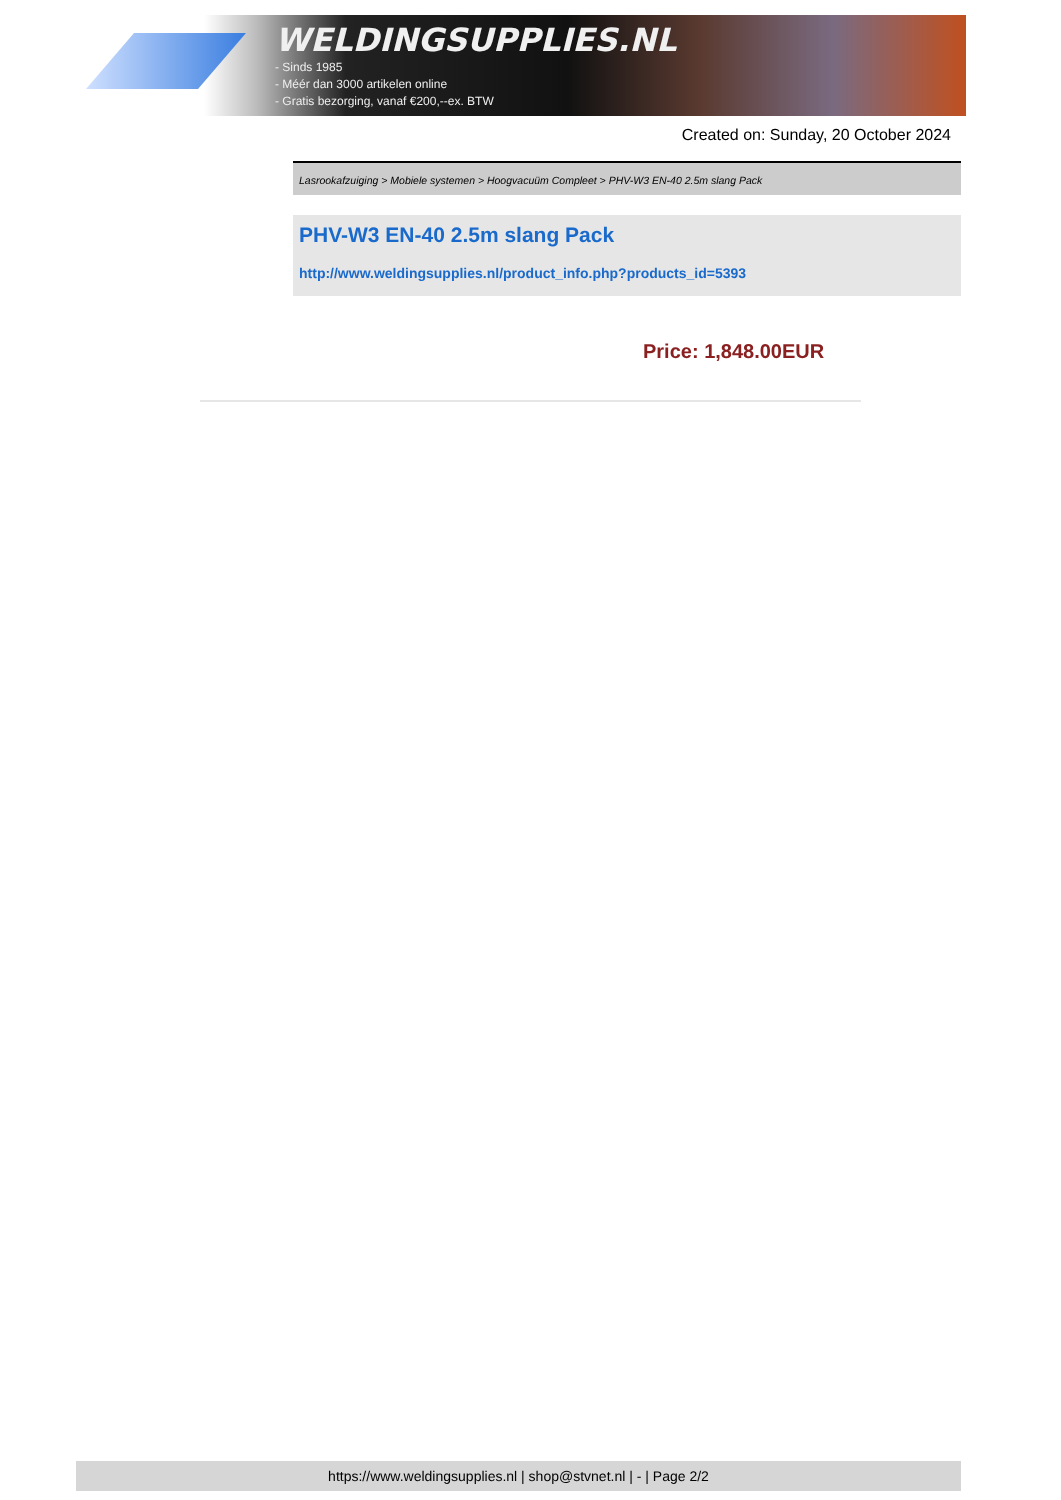WELDINGSUPPLIES.NL
- Sinds 1985
- Méér dan 3000 artikelen online
- Gratis bezorging, vanaf €200,--ex. BTW
Created on: Sunday, 20 October 2024
Lasrookafzuiging > Mobiele systemen > Hoogvacuüm Compleet > PHV-W3 EN-40 2.5m slang Pack
PHV-W3 EN-40 2.5m slang Pack
http://www.weldingsupplies.nl/product_info.php?products_id=5393
Price: 1,848.00EUR
https://www.weldingsupplies.nl | shop@stvnet.nl | - | Page 2/2